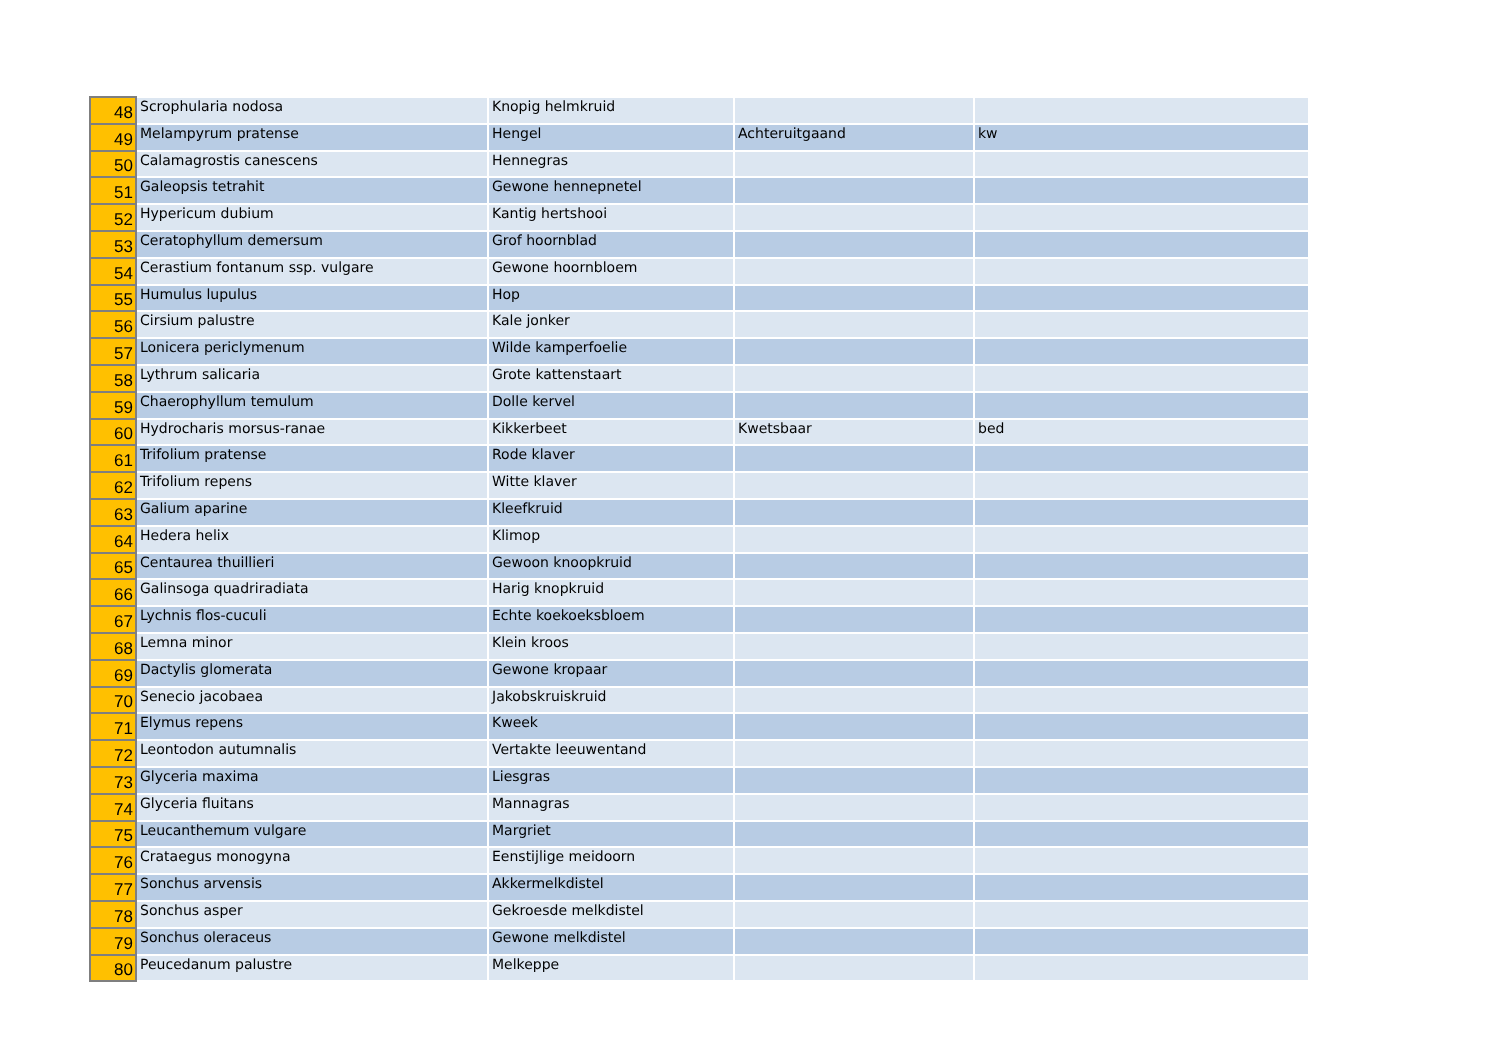| 48 | Scrophularia nodosa | Knopig helmkruid | | |
| 49 | Melampyrum pratense | Hengel | Achteruitgaand | kw |
| 50 | Calamagrostis canescens | Hennegras | | |
| 51 | Galeopsis tetrahit | Gewone hennepnetel | | |
| 52 | Hypericum dubium | Kantig hertshooi | | |
| 53 | Ceratophyllum demersum | Grof hoornblad | | |
| 54 | Cerastium fontanum ssp. vulgare | Gewone hoornbloem | | |
| 55 | Humulus lupulus | Hop | | |
| 56 | Cirsium palustre | Kale jonker | | |
| 57 | Lonicera periclymenum | Wilde kamperfoelie | | |
| 58 | Lythrum salicaria | Grote kattenstaart | | |
| 59 | Chaerophyllum temulum | Dolle kervel | | |
| 60 | Hydrocharis morsus-ranae | Kikkerbeet | Kwetsbaar | bed |
| 61 | Trifolium pratense | Rode klaver | | |
| 62 | Trifolium repens | Witte klaver | | |
| 63 | Galium aparine | Kleefkruid | | |
| 64 | Hedera helix | Klimop | | |
| 65 | Centaurea thuillieri | Gewoon knoopkruid | | |
| 66 | Galinsoga quadriradiata | Harig knopkruid | | |
| 67 | Lychnis flos-cuculi | Echte koekoeksbloem | | |
| 68 | Lemna minor | Klein kroos | | |
| 69 | Dactylis glomerata | Gewone kropaar | | |
| 70 | Senecio jacobaea | Jakobskruiskruid | | |
| 71 | Elymus repens | Kweek | | |
| 72 | Leontodon autumnalis | Vertakte leeuwentand | | |
| 73 | Glyceria maxima | Liesgras | | |
| 74 | Glyceria fluitans | Mannagras | | |
| 75 | Leucanthemum vulgare | Margriet | | |
| 76 | Crataegus monogyna | Eenstijlige meidoorn | | |
| 77 | Sonchus arvensis | Akkermelkdistel | | |
| 78 | Sonchus asper | Gekroesde melkdistel | | |
| 79 | Sonchus oleraceus | Gewone melkdistel | | |
| 80 | Peucedanum palustre | Melkeppe | | |